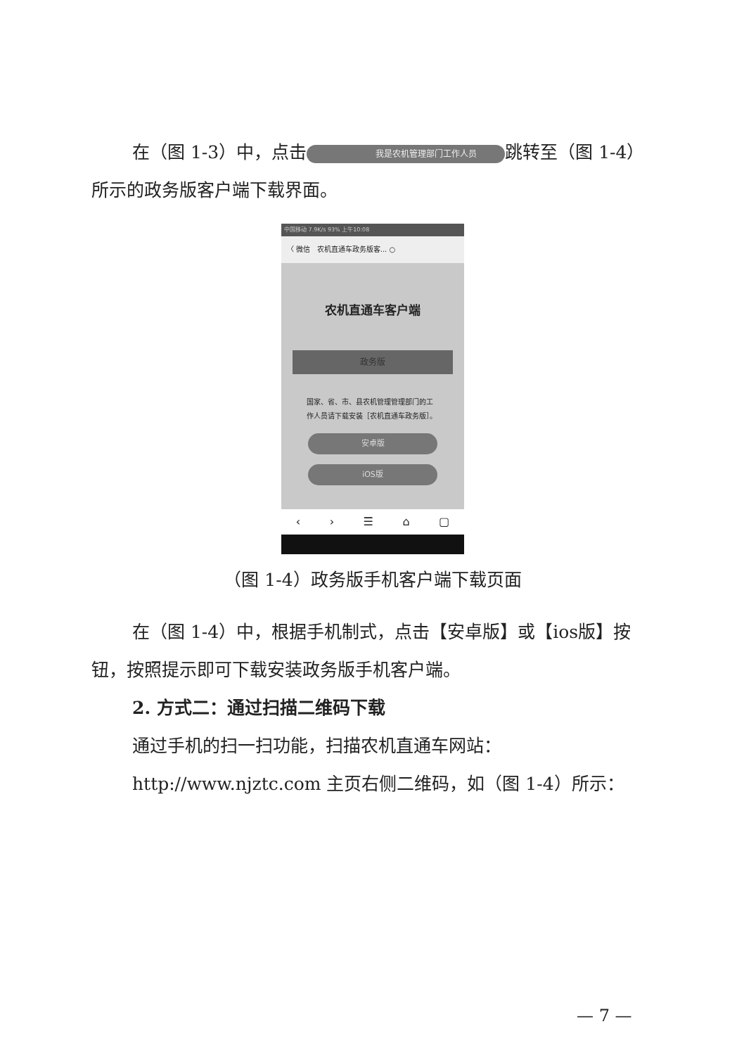在（图 1-3）中，点击 我是农机管理部门工作人员 跳转至（图 1-4）所示的政务版客户端下载界面。
中国移动 7.9K/s 93% 上午10:08
〈 微信 农机直通车政务版客... ○
农机直通车客户端
政务版
国家、省、市、县农机管理管理部门的工作人员请下载安装［农机直通车政务版］。
安卓版
iOS版
‹ › ☰ ⌂ ▢
（图 1-4）政务版手机客户端下载页面
在（图 1-4）中，根据手机制式，点击【安卓版】或【ios版】按钮，按照提示即可下载安装政务版手机客户端。
2. 方式二：通过扫描二维码下载
通过手机的扫一扫功能，扫描农机直通车网站：
http://www.njztc.com 主页右侧二维码，如（图 1-4）所示：
— 7 —